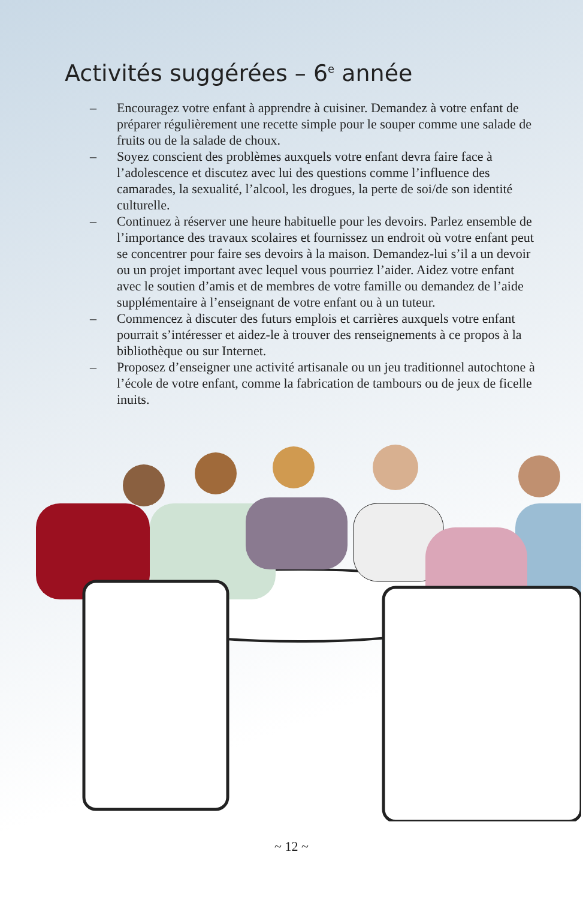Activités suggérées – 6<sup>e</sup> année
– Encouragez votre enfant à apprendre à cuisiner. Demandez à votre enfant de préparer régulièrement une recette simple pour le souper comme une salade de fruits ou de la salade de choux.
– Soyez conscient des problèmes auxquels votre enfant devra faire face à l’adolescence et discutez avec lui des questions comme l’influence des camarades, la sexualité, l’alcool, les drogues, la perte de soi/de son identité culturelle.
– Continuez à réserver une heure habituelle pour les devoirs. Parlez ensemble de l’importance des travaux scolaires et fournissez un endroit où votre enfant peut se concentrer pour faire ses devoirs à la maison. Demandez-lui s’il a un devoir ou un projet important avec lequel vous pourriez l’aider. Aidez votre enfant avec le soutien d’amis et de membres de votre famille ou demandez de l’aide supplémentaire à l’enseignant de votre enfant ou à un tuteur.
– Commencez à discuter des futurs emplois et carrières auxquels votre enfant pourrait s’intéresser et aidez-le à trouver des renseignements à ce propos à la bibliothèque ou sur Internet.
– Proposez d’enseigner une activité artisanale ou un jeu traditionnel autochtone à l’école de votre enfant, comme la fabrication de tambours ou de jeux de ficelle inuits.
~ 12 ~